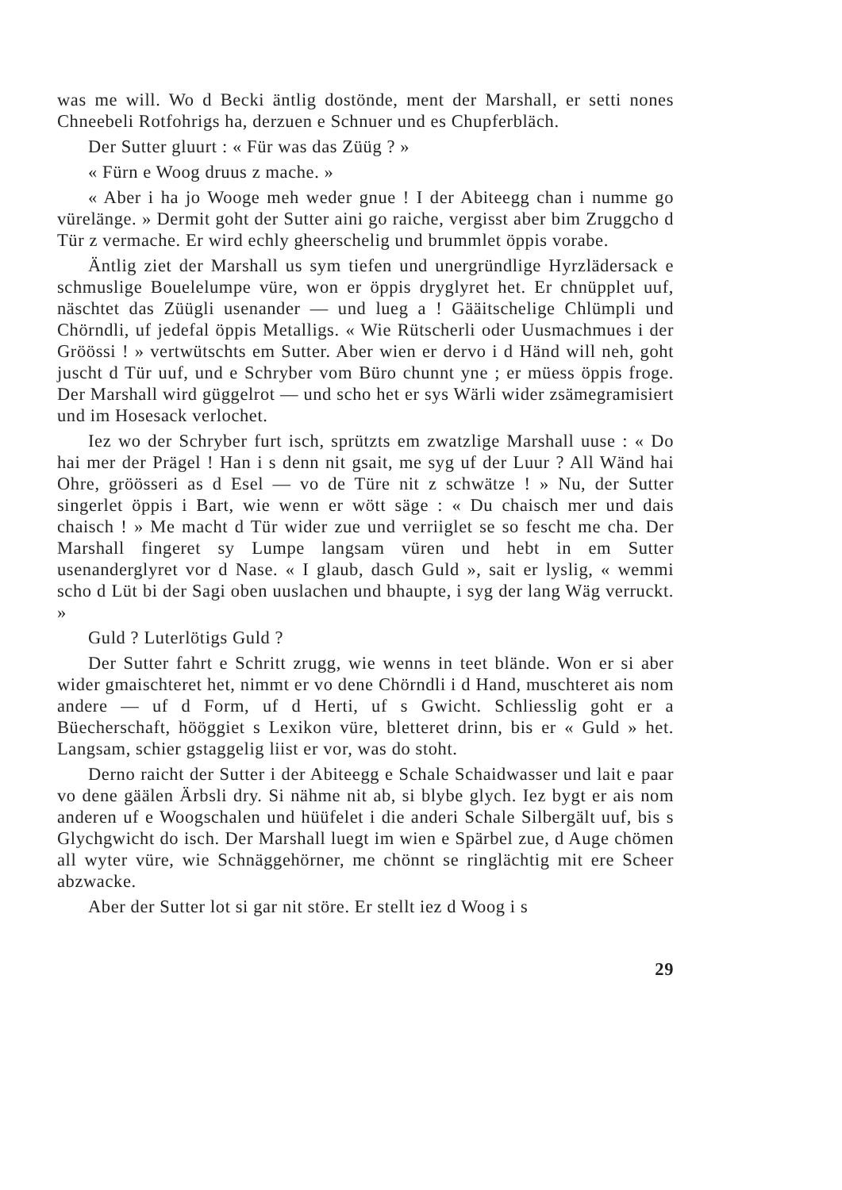was me will. Wo d Becki äntlig dostönde, ment der Marshall, er setti nones Chneebeli Rotfohrigs ha, derzuen e Schnuer und es Chupferbläch.
Der Sutter gluurt : « Für was das Züüg ? »
« Fürn e Woog druus z mache. »
« Aber i ha jo Wooge meh weder gnue ! I der Abiteegg chan i numme go vürelänge. » Dermit goht der Sutter aini go raiche, vergisst aber bim Zruggcho d Tür z vermache. Er wird echly gheerschelig und brummlet öppis vorabe.
Äntlig ziet der Marshall us sym tiefen und unergründlige Hyrzlädersack e schmuslige Bouelelumpe vüre, won er öppis dryglyret het. Er chnüpplet uuf, näschtet das Züügli usenander — und lueg a ! Gääitschelige Chlümpli und Chörndli, uf jedefal öppis Metalligs. « Wie Rütscherli oder Uusmachmues i der Gröössi ! » vertwütschts em Sutter. Aber wien er dervo i d Händ will neh, goht juscht d Tür uuf, und e Schryber vom Büro chunnt yne ; er müess öppis froge. Der Marshall wird güggelrot — und scho het er sys Wärli wider zsämegramisiert und im Hosesack verlochet.
Iez wo der Schryber furt isch, sprützts em zwatzlige Marshall uuse : « Do hai mer der Prägel ! Han i s denn nit gsait, me syg uf der Luur ? All Wänd hai Ohre, gröösseri as d Esel — vo de Türe nit z schwätze ! » Nu, der Sutter singerlet öppis i Bart, wie wenn er wött säge : « Du chaisch mer und dais chaisch ! » Me macht d Tür wider zue und verriiglet se so fescht me cha. Der Marshall fingeret sy Lumpe langsam vüren und hebt in em Sutter usenanderglyret vor d Nase. « I glaub, dasch Guld », sait er lyslig, « wemmi scho d Lüt bi der Sagi oben uuslachen und bhaupte, i syg der lang Wäg verruckt. »
Guld ? Luterlötigs Guld ?
Der Sutter fahrt e Schritt zrugg, wie wenns in teet blände. Won er si aber wider gmaischteret het, nimmt er vo dene Chörndli i d Hand, muschteret ais nom andere — uf d Form, uf d Herti, uf s Gwicht. Schliesslig goht er a Büecherschaft, hööggiet s Lexikon vüre, bletteret drinn, bis er « Guld » het. Langsam, schier gstaggelig liist er vor, was do stoht.
Derno raicht der Sutter i der Abiteegg e Schale Schaidwasser und lait e paar vo dene gäälen Ärbsli dry. Si nähme nit ab, si blybe glych. Iez bygt er ais nom anderen uf e Woogschalen und hüüfelet i die anderi Schale Silbergält uuf, bis s Glychgwicht do isch. Der Marshall luegt im wien e Spärbel zue, d Auge chömen all wyter vüre, wie Schnäggehörner, me chönnt se ringlächtig mit ere Scheer abzwacke.
Aber der Sutter lot si gar nit störe. Er stellt iez d Woog i s
29